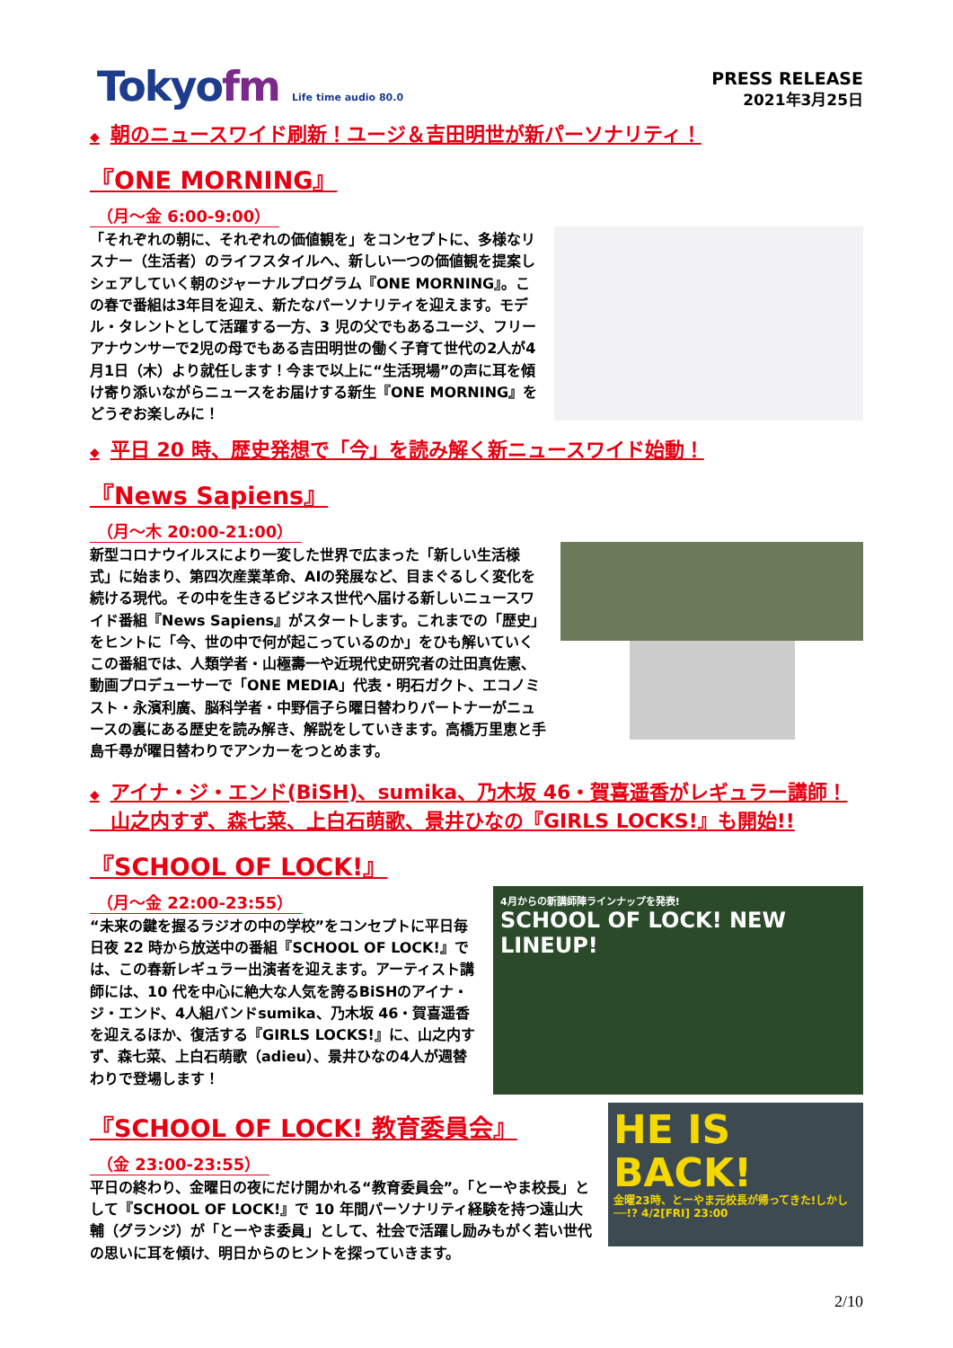Tokyofm Life time audio 80.0
PRESS RELEASE
2021年3月25日
◆ 朝のニュースワイド刷新！ユージ＆吉田明世が新パーソナリティ！
『ONE MORNING』
（月～金 6:00-9:00）
「それぞれの朝に、それぞれの価値観を」をコンセプトに、多様なリスナー（生活者）のライフスタイルへ、新しい一つの価値観を提案しシェアしていく朝のジャーナルプログラム『ONE MORNING』。この春で番組は3年目を迎え、新たなパーソナリティを迎えます。モデル・タレントとして活躍する一方、3 児の父でもあるユージ、フリーアナウンサーで2児の母でもある吉田明世の働く子育て世代の2人が4月1日（木）より就任します！今まで以上に“生活現場”の声に耳を傾け寄り添いながらニュースをお届けする新生『ONE MORNING』をどうぞお楽しみに！
◆ 平日 20 時、歴史発想で「今」を読み解く新ニュースワイド始動！
『News Sapiens』
（月～木 20:00-21:00）
新型コロナウイルスにより一変した世界で広まった「新しい生活様式」に始まり、第四次産業革命、AIの発展など、目まぐるしく変化を続ける現代。その中を生きるビジネス世代へ届ける新しいニュースワイド番組『News Sapiens』がスタートします。これまでの「歴史」をヒントに「今、世の中で何が起こっているのか」をひも解いていくこの番組では、人類学者・山極壽一や近現代史研究者の辻田真佐憲、動画プロデューサーで「ONE MEDIA」代表・明石ガクト、エコノミスト・永濱利廣、脳科学者・中野信子ら曜日替わりパートナーがニュースの裏にある歴史を読み解き、解説をしていきます。高橋万里恵と手島千尋が曜日替わりでアンカーをつとめます。
◆ アイナ・ジ・エンド(BiSH)、sumika、乃木坂 46・賀喜遥香がレギュラー講師！
山之内すず、森七菜、上白石萌歌、景井ひなの『GIRLS LOCKS!』も開始!!
『SCHOOL OF LOCK!』
（月～金 22:00-23:55）
“未来の鍵を握るラジオの中の学校”をコンセプトに平日毎日夜 22 時から放送中の番組『SCHOOL OF LOCK!』では、この春新レギュラー出演者を迎えます。アーティスト講師には、10 代を中心に絶大な人気を誇るBiSHのアイナ・ジ・エンド、4人組バンドsumika、乃木坂 46・賀喜遥香を迎えるほか、復活する『GIRLS LOCKS!』に、山之内すず、森七菜、上白石萌歌（adieu）、景井ひなの4人が週替わりで登場します！
4月からの新講師陣ラインナップを発表!
SCHOOL OF LOCK! NEW LINEUP!
『SCHOOL OF LOCK! 教育委員会』
（金 23:00-23:55）
平日の終わり、金曜日の夜にだけ開かれる“教育委員会”。「とーやま校長」として『SCHOOL OF LOCK!』で 10 年間パーソナリティ経験を持つ遠山大輔（グランジ）が「とーやま委員」として、社会で活躍し励みもがく若い世代の思いに耳を傾け、明日からのヒントを探っていきます。
HE IS BACK!
金曜23時、とーやま元校長が帰ってきた!しかし──!? 4/2[FRI] 23:00
2/10